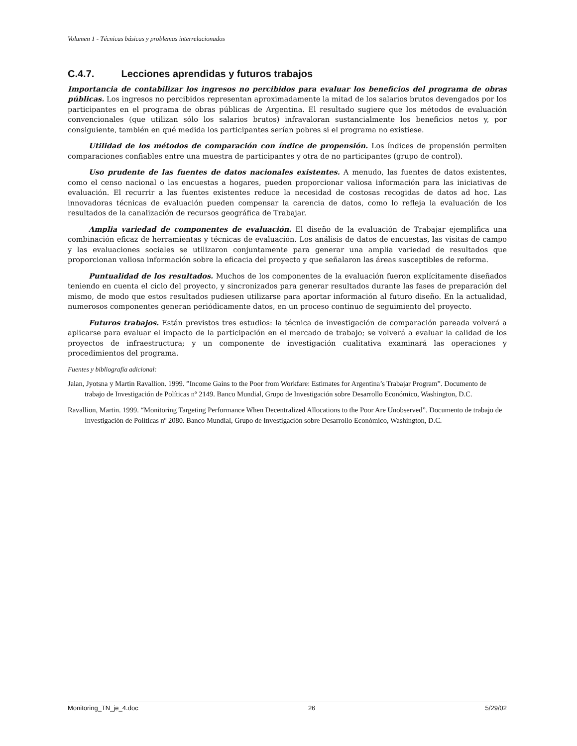Volumen 1 - Técnicas básicas y problemas interrelacionados
C.4.7. Lecciones aprendidas y futuros trabajos
Importancia de contabilizar los ingresos no percibidos para evaluar los beneficios del programa de obras públicas. Los ingresos no percibidos representan aproximadamente la mitad de los salarios brutos devengados por los participantes en el programa de obras públicas de Argentina. El resultado sugiere que los métodos de evaluación convencionales (que utilizan sólo los salarios brutos) infravaloran sustancialmente los beneficios netos y, por consiguiente, también en qué medida los participantes serían pobres si el programa no existiese.
Utilidad de los métodos de comparación con índice de propensión. Los índices de propensión permiten comparaciones confiables entre una muestra de participantes y otra de no participantes (grupo de control).
Uso prudente de las fuentes de datos nacionales existentes. A menudo, las fuentes de datos existentes, como el censo nacional o las encuestas a hogares, pueden proporcionar valiosa información para las iniciativas de evaluación. El recurrir a las fuentes existentes reduce la necesidad de costosas recogidas de datos ad hoc. Las innovadoras técnicas de evaluación pueden compensar la carencia de datos, como lo refleja la evaluación de los resultados de la canalización de recursos geográfica de Trabajar.
Amplia variedad de componentes de evaluación. El diseño de la evaluación de Trabajar ejemplifica una combinación eficaz de herramientas y técnicas de evaluación. Los análisis de datos de encuestas, las visitas de campo y las evaluaciones sociales se utilizaron conjuntamente para generar una amplia variedad de resultados que proporcionan valiosa información sobre la eficacia del proyecto y que señalaron las áreas susceptibles de reforma.
Puntualidad de los resultados. Muchos de los componentes de la evaluación fueron explícitamente diseñados teniendo en cuenta el ciclo del proyecto, y sincronizados para generar resultados durante las fases de preparación del mismo, de modo que estos resultados pudiesen utilizarse para aportar información al futuro diseño. En la actualidad, numerosos componentes generan periódicamente datos, en un proceso continuo de seguimiento del proyecto.
Futuros trabajos. Están previstos tres estudios: la técnica de investigación de comparación pareada volverá a aplicarse para evaluar el impacto de la participación en el mercado de trabajo; se volverá a evaluar la calidad de los proyectos de infraestructura; y un componente de investigación cualitativa examinará las operaciones y procedimientos del programa.
Fuentes y bibliografía adicional:
Jalan, Jyotsna y Martin Ravallion. 1999. ”Income Gains to the Poor from Workfare: Estimates for Argentina’s Trabajar Program”. Documento de trabajo de Investigación de Políticas nº 2149. Banco Mundial, Grupo de Investigación sobre Desarrollo Económico, Washington, D.C.
Ravallion, Martin. 1999. “Monitoring Targeting Performance When Decentralized Allocations to the Poor Are Unobserved”. Documento de trabajo de Investigación de Políticas nº 2080. Banco Mundial, Grupo de Investigación sobre Desarrollo Económico, Washington, D.C.
Monitoring_TN_je_4.doc 26 5/29/02